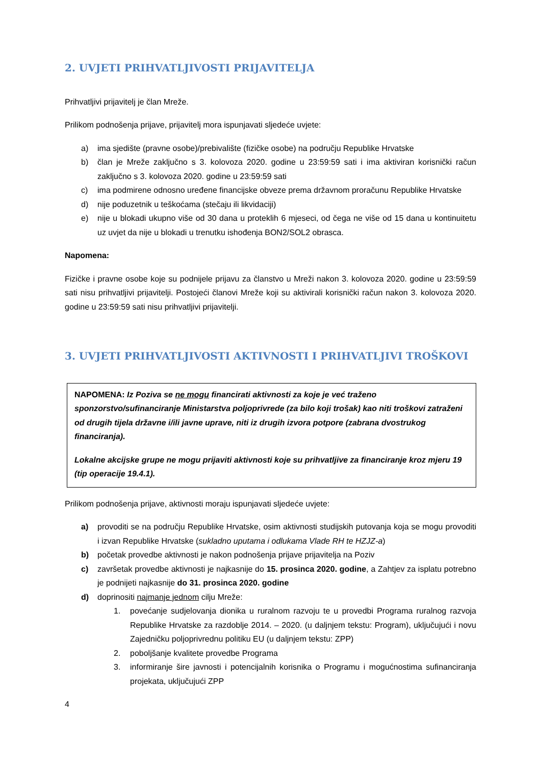2. UVJETI PRIHVATLJIVOSTI PRIJAVITELJA
Prihvatljivi prijavitelj je član Mreže.
Prilikom podnošenja prijave, prijavitelj mora ispunjavati sljedeće uvjete:
a) ima sjedište (pravne osobe)/prebivalište (fizičke osobe) na području Republike Hrvatske
b) član je Mreže zaključno s 3. kolovoza 2020. godine u 23:59:59 sati i ima aktiviran korisnički račun zaključno s 3. kolovoza 2020. godine u 23:59:59 sati
c) ima podmirene odnosno uređene financijske obveze prema državnom proračunu Republike Hrvatske
d) nije poduzetnik u teškoćama (stečaju ili likvidaciji)
e) nije u blokadi ukupno više od 30 dana u proteklih 6 mjeseci, od čega ne više od 15 dana u kontinuitetu uz uvjet da nije u blokadi u trenutku ishođenja BON2/SOL2 obrasca.
Napomena:
Fizičke i pravne osobe koje su podnijele prijavu za članstvo u Mreži nakon 3. kolovoza 2020. godine u 23:59:59 sati nisu prihvatljivi prijavitelji. Postojeći članovi Mreže koji su aktivirali korisnički račun nakon 3. kolovoza 2020. godine u 23:59:59 sati nisu prihvatljivi prijavitelji.
3. UVJETI PRIHVATLJIVOSTI AKTIVNOSTI I PRIHVATLJIVI TROŠKOVI
NAPOMENA: Iz Poziva se ne mogu financirati aktivnosti za koje je već traženo sponzorstvo/sufinanciranje Ministarstva poljoprivrede (za bilo koji trošak) kao niti troškovi zatraženi od drugih tijela državne i/ili javne uprave, niti iz drugih izvora potpore (zabrana dvostrukog financiranja).
Lokalne akcijske grupe ne mogu prijaviti aktivnosti koje su prihvatljive za financiranje kroz mjeru 19 (tip operacije 19.4.1).
Prilikom podnošenja prijave, aktivnosti moraju ispunjavati sljedeće uvjete:
a) provoditi se na području Republike Hrvatske, osim aktivnosti studijskih putovanja koja se mogu provoditi i izvan Republike Hrvatske (sukladno uputama i odlukama Vlade RH te HZJZ-a)
b) početak provedbe aktivnosti je nakon podnošenja prijave prijavitelja na Poziv
c) završetak provedbe aktivnosti je najkasnije do 15. prosinca 2020. godine, a Zahtjev za isplatu potrebno je podnijeti najkasnije do 31. prosinca 2020. godine
d) doprinositi najmanje jednom cilju Mreže:
1. povećanje sudjelovanja dionika u ruralnom razvoju te u provedbi Programa ruralnog razvoja Republike Hrvatske za razdoblje 2014. – 2020. (u daljnjem tekstu: Program), uključujući i novu Zajedničku poljoprivrednu politiku EU (u daljnjem tekstu: ZPP)
2. poboljšanje kvalitete provedbe Programa
3. informiranje šire javnosti i potencijalnih korisnika o Programu i mogućnostima sufinanciranja projekata, uključujući ZPP
4